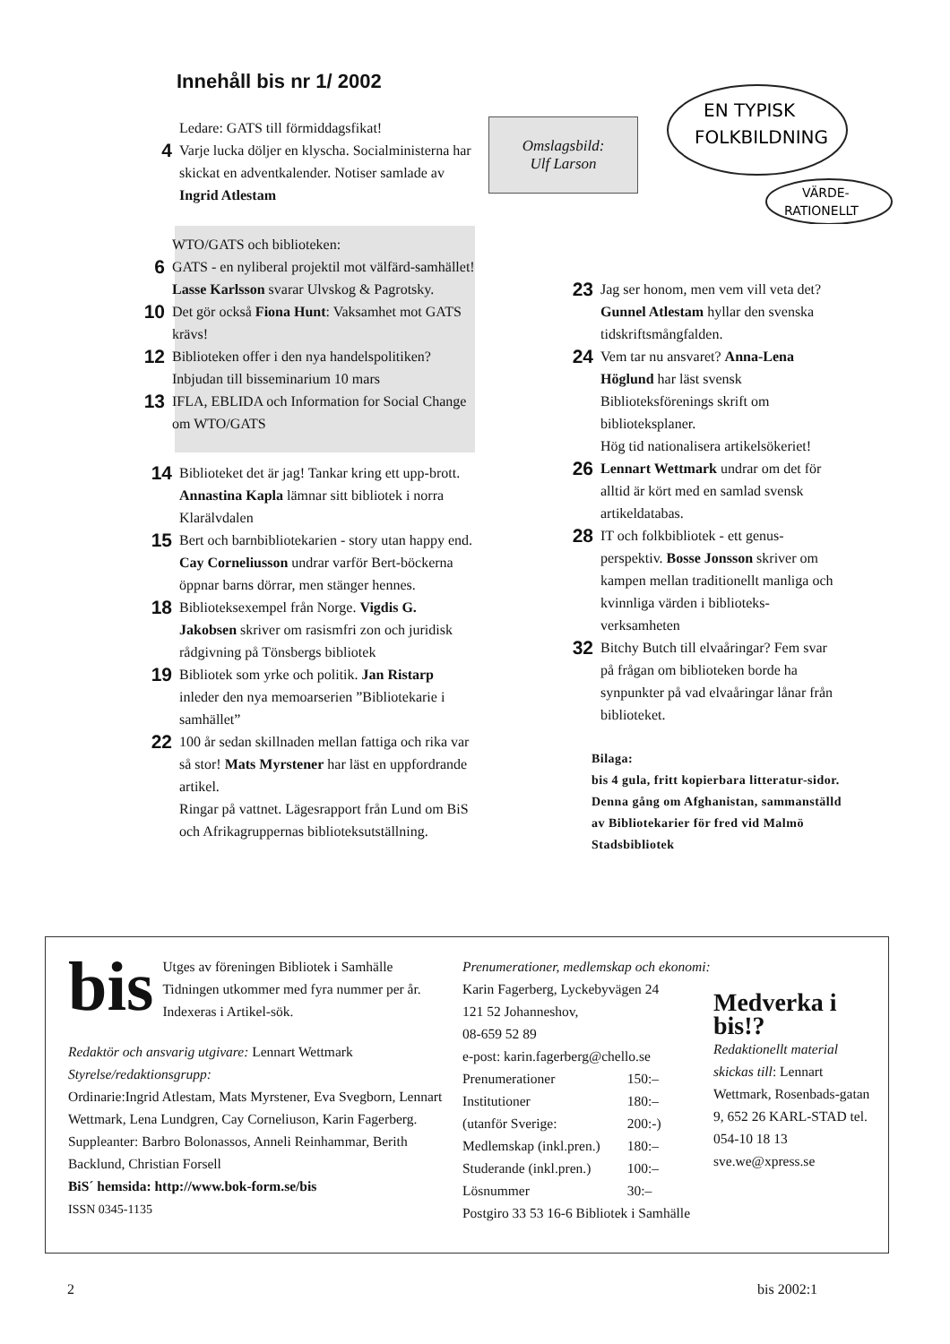Innehåll bis nr 1/ 2002
Omslagsbild:
Ulf Larson
EN TYPISK
FOLKBILDNING
VÄRDE-
RATIONELLT
Ledare: GATS till förmiddagsfikat!
4 Varje lucka döljer en klyscha. Socialministerna har skickat en adventkalender. Notiser samlade av Ingrid Atlestam
WTO/GATS och biblioteken:
6 GATS - en nyliberal projektil mot välfärd-samhället! Lasse Karlsson svarar Ulvskog & Pagrotsky.
10 Det gör också Fiona Hunt: Vaksamhet mot GATS krävs!
12 Biblioteken offer i den nya handelspolitiken? Inbjudan till bisseminarium 10 mars
13 IFLA, EBLIDA och Information for Social Change om WTO/GATS
14 Biblioteket det är jag! Tankar kring ett upp-brott. Annastina Kapla lämnar sitt bibliotek i norra Klarälvdalen
15 Bert och barnbibliotekarien - story utan happy end. Cay Corneliusson undrar varför Bert-böckerna öppnar barns dörrar, men stänger hennes.
18 Biblioteksexempel från Norge. Vigdis G. Jakobsen skriver om rasismfri zon och juridisk rådgivning på Tönsbergs bibliotek
19 Bibliotek som yrke och politik. Jan Ristarp inleder den nya memoarserien ”Bibliotekarie i samhället”
22 100 år sedan skillnaden mellan fattiga och rika var så stor! Mats Myrstener har läst en uppfordrande artikel.
Ringar på vattnet. Lägesrapport från Lund om BiS och Afrikagruppernas biblioteksutställning.
23 Jag ser honom, men vem vill veta det? Gunnel Atlestam hyllar den svenska tidskriftsmångfalden.
24 Vem tar nu ansvaret? Anna-Lena Höglund har läst svensk Biblioteksförenings skrift om biblioteksplaner.
Hög tid nationalisera artikelsökeriet!
26 Lennart Wettmark undrar om det för alltid är kört med en samlad svensk artikeldatabas.
28 IT och folkbibliotek - ett genus-perspektiv. Bosse Jonsson skriver om kampen mellan traditionellt manliga och kvinnliga värden i biblioteks-verksamheten
32 Bitchy Butch till elvaåringar? Fem svar på frågan om biblioteken borde ha synpunkter på vad elvaåringar lånar från biblioteket.
Bilaga:
bis 4 gula, fritt kopierbara litteratur-sidor. Denna gång om Afghanistan, sammanställd av Bibliotekarier för fred vid Malmö Stadsbibliotek
bis Utges av föreningen Bibliotek i Samhälle Tidningen utkommer med fyra nummer per år. Indexeras i Artikel-sök.
Redaktör och ansvarig utgivare: Lennart Wettmark
Styrelse/redaktionsgrupp:
Ordinarie:Ingrid Atlestam, Mats Myrstener, Eva Svegborn, Lennart Wettmark, Lena Lundgren, Cay Corneliuson, Karin Fagerberg.
Suppleanter: Barbro Bolonassos, Anneli Reinhammar, Berith Backlund, Christian Forsell
BiS´ hemsida: http://www.bok-form.se/bis
ISSN 0345-1135
Prenumerationer, medlemskap och ekonomi:
Karin Fagerberg, Lyckebyvägen 24
121 52 Johanneshov,
08-659 52 89
e-post: karin.fagerberg@chello.se
| Prenumerationer | 150:– |
| Institutioner | 180:– |
| (utanför Sverige: | 200:-) |
| Medlemskap (inkl.pren.) | 180:– |
| Studerande (inkl.pren.) | 100:– |
| Lösnummer | 30:– |
Postgiro 33 53 16-6 Bibliotek i Samhälle
Medverka i bis!?
Redaktionellt material skickas till: Lennart Wettmark, Rosenbads-gatan 9, 652 26 KARL-STAD tel. 054-10 18 13 sve.we@xpress.se
2 bis 2002:1